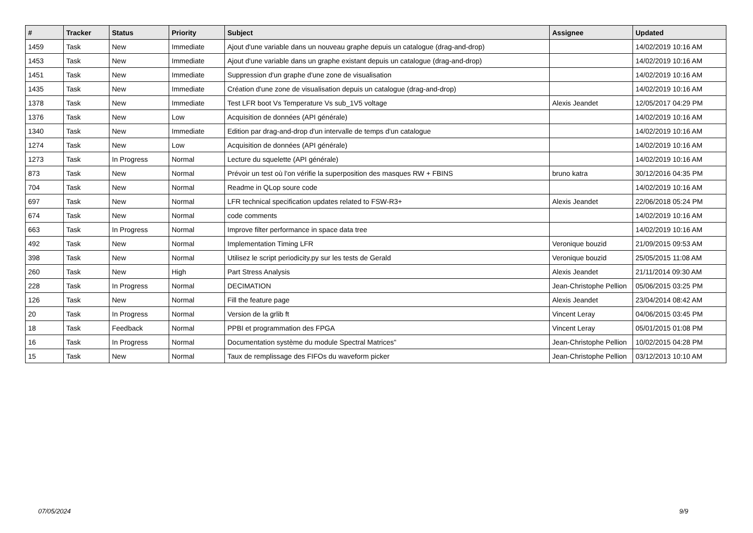| # | Tracker | Status | Priority | Subject | Assignee | Updated |
| --- | --- | --- | --- | --- | --- | --- |
| 1459 | Task | New | Immediate | Ajout d'une variable dans un nouveau graphe depuis un catalogue (drag-and-drop) | | 14/02/2019 10:16 AM |
| 1453 | Task | New | Immediate | Ajout d'une variable dans un graphe existant depuis un catalogue (drag-and-drop) | | 14/02/2019 10:16 AM |
| 1451 | Task | New | Immediate | Suppression d'un graphe d'une zone de visualisation | | 14/02/2019 10:16 AM |
| 1435 | Task | New | Immediate | Création d'une zone de visualisation depuis un catalogue (drag-and-drop) | | 14/02/2019 10:16 AM |
| 1378 | Task | New | Immediate | Test LFR boot Vs Temperature Vs sub_1V5 voltage | Alexis Jeandet | 12/05/2017 04:29 PM |
| 1376 | Task | New | Low | Acquisition de données (API générale) | | 14/02/2019 10:16 AM |
| 1340 | Task | New | Immediate | Edition par drag-and-drop d'un intervalle de temps d'un catalogue | | 14/02/2019 10:16 AM |
| 1274 | Task | New | Low | Acquisition de données (API générale) | | 14/02/2019 10:16 AM |
| 1273 | Task | In Progress | Normal | Lecture du squelette (API générale) | | 14/02/2019 10:16 AM |
| 873 | Task | New | Normal | Prévoir un test où l'on vérifie la superposition des masques RW + FBINS | bruno katra | 30/12/2016 04:35 PM |
| 704 | Task | New | Normal | Readme in QLop soure code | | 14/02/2019 10:16 AM |
| 697 | Task | New | Normal | LFR technical specification updates related to FSW-R3+ | Alexis Jeandet | 22/06/2018 05:24 PM |
| 674 | Task | New | Normal | code comments | | 14/02/2019 10:16 AM |
| 663 | Task | In Progress | Normal | Improve filter performance in space data tree | | 14/02/2019 10:16 AM |
| 492 | Task | New | Normal | Implementation Timing LFR | Veronique bouzid | 21/09/2015 09:53 AM |
| 398 | Task | New | Normal | Utilisez le script periodicity.py sur les tests de Gerald | Veronique bouzid | 25/05/2015 11:08 AM |
| 260 | Task | New | High | Part Stress Analysis | Alexis Jeandet | 21/11/2014 09:30 AM |
| 228 | Task | In Progress | Normal | DECIMATION | Jean-Christophe Pellion | 05/06/2015 03:25 PM |
| 126 | Task | New | Normal | Fill the feature page | Alexis Jeandet | 23/04/2014 08:42 AM |
| 20 | Task | In Progress | Normal | Version de la grlib ft | Vincent Leray | 04/06/2015 03:45 PM |
| 18 | Task | Feedback | Normal | PPBI et programmation des FPGA | Vincent Leray | 05/01/2015 01:08 PM |
| 16 | Task | In Progress | Normal | Documentation système du module Spectral Matrices" | Jean-Christophe Pellion | 10/02/2015 04:28 PM |
| 15 | Task | New | Normal | Taux de remplissage des FIFOs du waveform picker | Jean-Christophe Pellion | 03/12/2013 10:10 AM |
07/05/2024 9/9